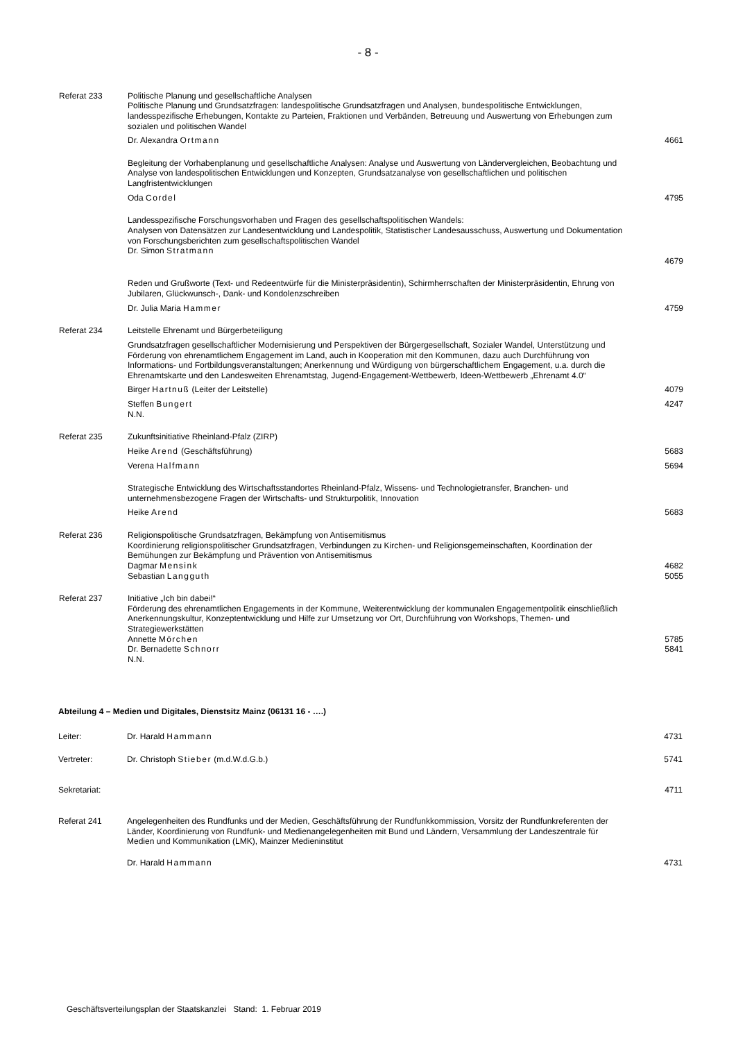- 8 -
Referat 233 Politische Planung und gesellschaftliche Analysen
Politische Planung und Grundsatzfragen: landespolitische Grundsatzfragen und Analysen, bundespolitische Entwicklungen, landesspezifische Erhebungen, Kontakte zu Parteien, Fraktionen und Verbänden, Betreuung und Auswertung von Erhebungen zum sozialen und politischen Wandel
Dr. Alexandra Ortmann 4661
Begleitung der Vorhabenplanung und gesellschaftliche Analysen: Analyse und Auswertung von Ländervergleichen, Beobachtung und Analyse von landespolitischen Entwicklungen und Konzepten, Grundsatzanalyse von gesellschaftlichen und politischen Langfristentwicklungen
Oda Cordel 4795
Landesspezifische Forschungsvorhaben und Fragen des gesellschaftspolitischen Wandels:
Analysen von Datensätzen zur Landesentwicklung und Landespolitik, Statistischer Landesausschuss, Auswertung und Dokumentation von Forschungsberichten zum gesellschaftspolitischen Wandel
Dr. Simon Stratmann
4679
Reden und Grußworte (Text- und Redeentwürfe für die Ministerpräsidentin), Schirmherrschaften der Ministerpräsidentin, Ehrung von Jubilaren, Glückwunsch-, Dank- und Kondolenzschreiben
Dr. Julia Maria Hammer 4759
Referat 234 Leitstelle Ehrenamt und Bürgerbeteiligung
Grundsatzfragen gesellschaftlicher Modernisierung und Perspektiven der Bürgergesellschaft, Sozialer Wandel, Unterstützung und Förderung von ehrenamtlichem Engagement im Land, auch in Kooperation mit den Kommunen, dazu auch Durchführung von Informations- und Fortbildungsveranstaltungen; Anerkennung und Würdigung von bürgerschaftlichem Engagement, u.a. durch die Ehrenamtskarte und den Landesweiten Ehrenamtstag, Jugend-Engagement-Wettbewerb, Ideen-Wettbewerb „Ehrenamt 4.0“
Birger Hartnuß (Leiter der Leitstelle)
4079
Steffen Bungert
N.N.
4247
Referat 235 Zukunftsinitiative Rheinland-Pfalz (ZIRP)
Heike Arend (Geschäftsführung) 5683
Verena Halfmann 5694
Strategische Entwicklung des Wirtschaftsstandortes Rheinland-Pfalz, Wissens- und Technologietransfer, Branchen- und unternehmensbezogene Fragen der Wirtschafts- und Strukturpolitik, Innovation
Heike Arend 5683
Referat 236 Religionspolitische Grundsatzfragen, Bekämpfung von Antisemitismus
Koordinierung religionspolitischer Grundsatzfragen, Verbindungen zu Kirchen- und Religionsgemeinschaften, Koordination der Bemühungen zur Bekämpfung und Prävention von Antisemitismus
Dagmar Mensink
Sebastian Langguth
4682
5055
Referat 237 Initiative „Ich bin dabei!“
Förderung des ehrenamtlichen Engagements in der Kommune, Weiterentwicklung der kommunalen Engagementpolitik einschließlich Anerkennungskultur, Konzeptentwicklung und Hilfe zur Umsetzung vor Ort, Durchführung von Workshops, Themen- und Strategiewerkstätten
Annette Mörchen
Dr. Bernadette Schnorr
N.N.
5785
5841
Abteilung 4 – Medien und Digitales, Dienstsitz Mainz (06131 16 - ….)
Leiter: Dr. Harald Hammann 4731
Vertreter: Dr. Christoph Stieber (m.d.W.d.G.b.)
5741
Sekretariat: 4711
Referat 241 Angelegenheiten des Rundfunks und der Medien, Geschäftsführung der Rundfunkkommission, Vorsitz der Rundfunkreferenten der Länder, Koordinierung von Rundfunk- und Medienangelegenheiten mit Bund und Ländern, Versammlung der Landeszentrale für Medien und Kommunikation (LMK), Mainzer Medieninstitut
Dr. Harald Hammann 4731
Geschäftsverteilungsplan der Staatskanzlei Stand: 1. Februar 2019